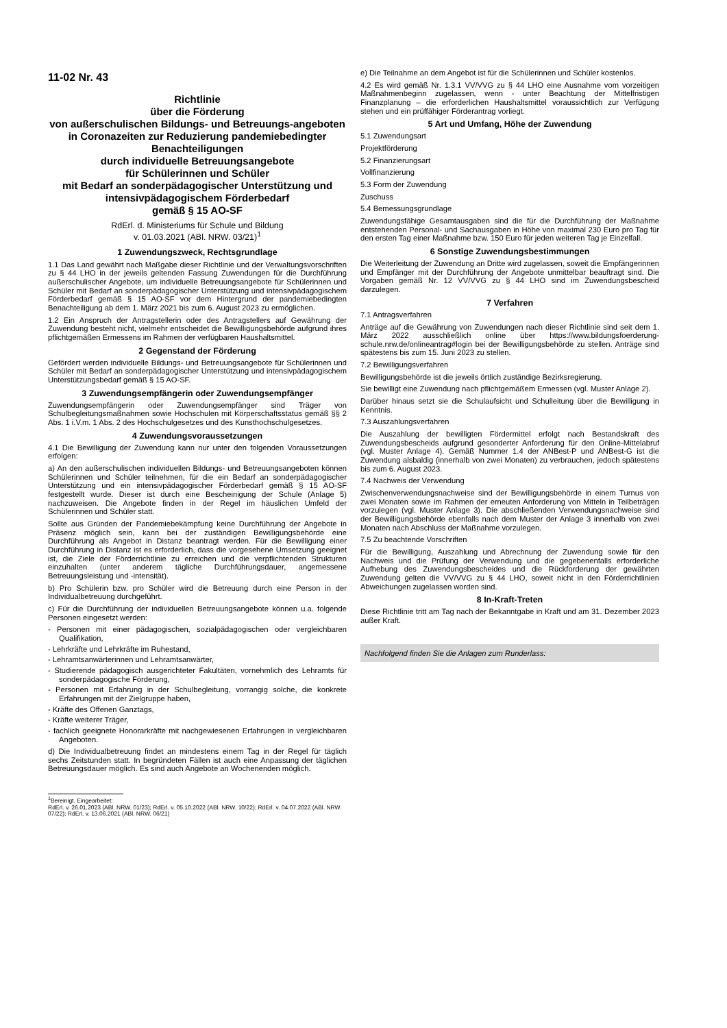11-02 Nr. 43
Richtlinie
über die Förderung
von außerschulischen Bildungs- und Betreuungs-angeboten in Coronazeiten zur Reduzierung pandemiebedingter Benachteiligungen
durch individuelle Betreuungsangebote
für Schülerinnen und Schüler
mit Bedarf an sonderpädagogischer Unterstützung und intensivpädagogischem Förderbedarf
gemäß § 15 AO-SF
RdErl. d. Ministeriums für Schule und Bildung
v. 01.03.2021 (ABl. NRW. 03/21)<sup>1</sup>
1 Zuwendungszweck, Rechtsgrundlage
1.1 Das Land gewährt nach Maßgabe dieser Richtlinie und der Verwaltungsvorschriften zu § 44 LHO in der jeweils geltenden Fassung Zuwendungen für die Durchführung außerschulischer Angebote, um individuelle Betreuungsangebote für Schülerinnen und Schüler mit Bedarf an sonderpädagogischer Unterstützung und intensivpädagogischem Förderbedarf gemäß § 15 AO-SF vor dem Hintergrund der pandemiebedingten Benachteiligung ab dem 1. März 2021 bis zum 6. August 2023 zu ermöglichen.
1.2 Ein Anspruch der Antragstellerin oder des Antragstellers auf Gewährung der Zuwendung besteht nicht, vielmehr entscheidet die Bewilligungsbehörde aufgrund ihres pflichtgemäßen Ermessens im Rahmen der verfügbaren Haushaltsmittel.
2 Gegenstand der Förderung
Gefördert werden individuelle Bildungs- und Betreuungsangebote für Schülerinnen und Schüler mit Bedarf an sonderpädagogischer Unterstützung und intensivpädagogischem Unterstützungsbedarf gemäß § 15 AO-SF.
3 Zuwendungsempfängerin oder Zuwendungsempfänger
Zuwendungsempfängerin oder Zuwendungsempfänger sind Träger von Schulbegleitungsmaßnahmen sowie Hochschulen mit Körperschaftsstatus gemäß §§ 2 Abs. 1 i.V.m. 1 Abs. 2 des Hochschulgesetzes und des Kunsthochschulgesetzes.
4 Zuwendungsvoraussetzungen
4.1 Die Bewilligung der Zuwendung kann nur unter den folgenden Voraussetzungen erfolgen:
a) An den außerschulischen individuellen Bildungs- und Betreuungsangeboten können Schülerinnen und Schüler teilnehmen, für die ein Bedarf an sonderpädagogischer Unterstützung und ein intensivpädagogischer Förderbedarf gemäß § 15 AO-SF festgestellt wurde. Dieser ist durch eine Bescheinigung der Schule (Anlage 5) nachzuweisen. Die Angebote finden in der Regel im häuslichen Umfeld der Schülerinnen und Schüler statt.
Sollte aus Gründen der Pandemiebekämpfung keine Durchführung der Angebote in Präsenz möglich sein, kann bei der zuständigen Bewilligungsbehörde eine Durchführung als Angebot in Distanz beantragt werden. Für die Bewilligung einer Durchführung in Distanz ist es erforderlich, dass die vorgesehene Umsetzung geeignet ist, die Ziele der Förderrichtlinie zu erreichen und die verpflichtenden Strukturen einzuhalten (unter anderem tägliche Durchführungsdauer, angemessene Betreuungsleistung und -intensität).
b) Pro Schülerin bzw. pro Schüler wird die Betreuung durch eine Person in der Individualbetreuung durchgeführt.
c) Für die Durchführung der individuellen Betreuungsangebote können u.a. folgende Personen eingesetzt werden:
- Personen mit einer pädagogischen, sozialpädagogischen oder vergleichbaren Qualifikation,
- Lehrkräfte und Lehrkräfte im Ruhestand,
- Lehramtsanwärterinnen und Lehramtsanwärter,
- Studierende pädagogisch ausgerichteter Fakultäten, vornehmlich des Lehramts für sonderpädagogische Förderung,
- Personen mit Erfahrung in der Schulbegleitung, vorrangig solche, die konkrete Erfahrungen mit der Zielgruppe haben,
- Kräfte des Offenen Ganztags,
- Kräfte weiterer Träger,
- fachlich geeignete Honorarkräfte mit nachgewiesenen Erfahrungen in vergleichbaren Angeboten.
d) Die Individualbetreuung findet an mindestens einem Tag in der Regel für täglich sechs Zeitstunden statt. In begründeten Fällen ist auch eine Anpassung der täglichen Betreuungsdauer möglich. Es sind auch Angebote an Wochenenden möglich.
<sup>1</sup> Bereinigt. Eingearbeitet:
RdErl. v. 26.01.2023 (ABl. NRW. 01/23); RdErl. v. 05.10.2022 (ABl. NRW. 10/22); RdErl. v. 04.07.2022 (ABl. NRW. 07/22); RdErl. v. 13.06.2021 (ABl. NRW. 06/21)
e) Die Teilnahme an dem Angebot ist für die Schülerinnen und Schüler kostenlos.
4.2 Es wird gemäß Nr. 1.3.1 VV/VVG zu § 44 LHO eine Ausnahme vom vorzeitigen Maßnahmenbeginn zugelassen, wenn - unter Beachtung der Mittelfristigen Finanzplanung – die erforderlichen Haushaltsmittel voraussichtlich zur Verfügung stehen und ein prüffähiger Förderantrag vorliegt.
5 Art und Umfang, Höhe der Zuwendung
5.1 Zuwendungsart
Projektförderung
5.2 Finanzierungsart
Vollfinanzierung
5.3 Form der Zuwendung
Zuschuss
5.4 Bemessungsgrundlage
Zuwendungsfähige Gesamtausgaben sind die für die Durchführung der Maßnahme entstehenden Personal- und Sachausgaben in Höhe von maximal 230 Euro pro Tag für den ersten Tag einer Maßnahme bzw. 150 Euro für jeden weiteren Tag je Einzelfall.
6 Sonstige Zuwendungsbestimmungen
Die Weiterleitung der Zuwendung an Dritte wird zugelassen, soweit die Empfängerinnen und Empfänger mit der Durchführung der Angebote unmittelbar beauftragt sind. Die Vorgaben gemäß Nr. 12 VV/VVG zu § 44 LHO sind im Zuwendungsbescheid darzulegen.
7 Verfahren
7.1 Antragsverfahren
Anträge auf die Gewährung von Zuwendungen nach dieser Richtlinie sind seit dem 1. März 2022 ausschließlich online über https://www.bildungsfoerderung-schule.nrw.de/onlineantrag#login bei der Bewilligungsbehörde zu stellen. Anträge sind spätestens bis zum 15. Juni 2023 zu stellen.
7.2 Bewilligungsverfahren
Bewilligungsbehörde ist die jeweils örtlich zuständige Bezirksregierung.
Sie bewilligt eine Zuwendung nach pflichtgemäßem Ermessen (vgl. Muster Anlage 2).
Darüber hinaus setzt sie die Schulaufsicht und Schulleitung über die Bewilligung in Kenntnis.
7.3 Auszahlungsverfahren
Die Auszahlung der bewilligten Fördermittel erfolgt nach Bestandskraft des Zuwendungsbescheids aufgrund gesonderter Anforderung für den Online-Mittelabruf (vgl. Muster Anlage 4). Gemäß Nummer 1.4 der ANBest-P und ANBest-G ist die Zuwendung alsbaldig (innerhalb von zwei Monaten) zu verbrauchen, jedoch spätestens bis zum 6. August 2023.
7.4 Nachweis der Verwendung
Zwischenverwendungsnachweise sind der Bewilligungsbehörde in einem Turnus von zwei Monaten sowie im Rahmen der erneuten Anforderung von Mitteln in Teilbeträgen vorzulegen (vgl. Muster Anlage 3). Die abschließenden Verwendungsnachweise sind der Bewilligungsbehörde ebenfalls nach dem Muster der Anlage 3 innerhalb von zwei Monaten nach Abschluss der Maßnahme vorzulegen.
7.5 Zu beachtende Vorschriften
Für die Bewilligung, Auszahlung und Abrechnung der Zuwendung sowie für den Nachweis und die Prüfung der Verwendung und die gegebenenfalls erforderliche Aufhebung des Zuwendungsbescheides und die Rückforderung der gewährten Zuwendung gelten die VV/VVG zu § 44 LHO, soweit nicht in den Förderrichtlinien Abweichungen zugelassen worden sind.
8 In-Kraft-Treten
Diese Richtlinie tritt am Tag nach der Bekanntgabe in Kraft und am 31. Dezember 2023 außer Kraft.
Nachfolgend finden Sie die Anlagen zum Runderlass: